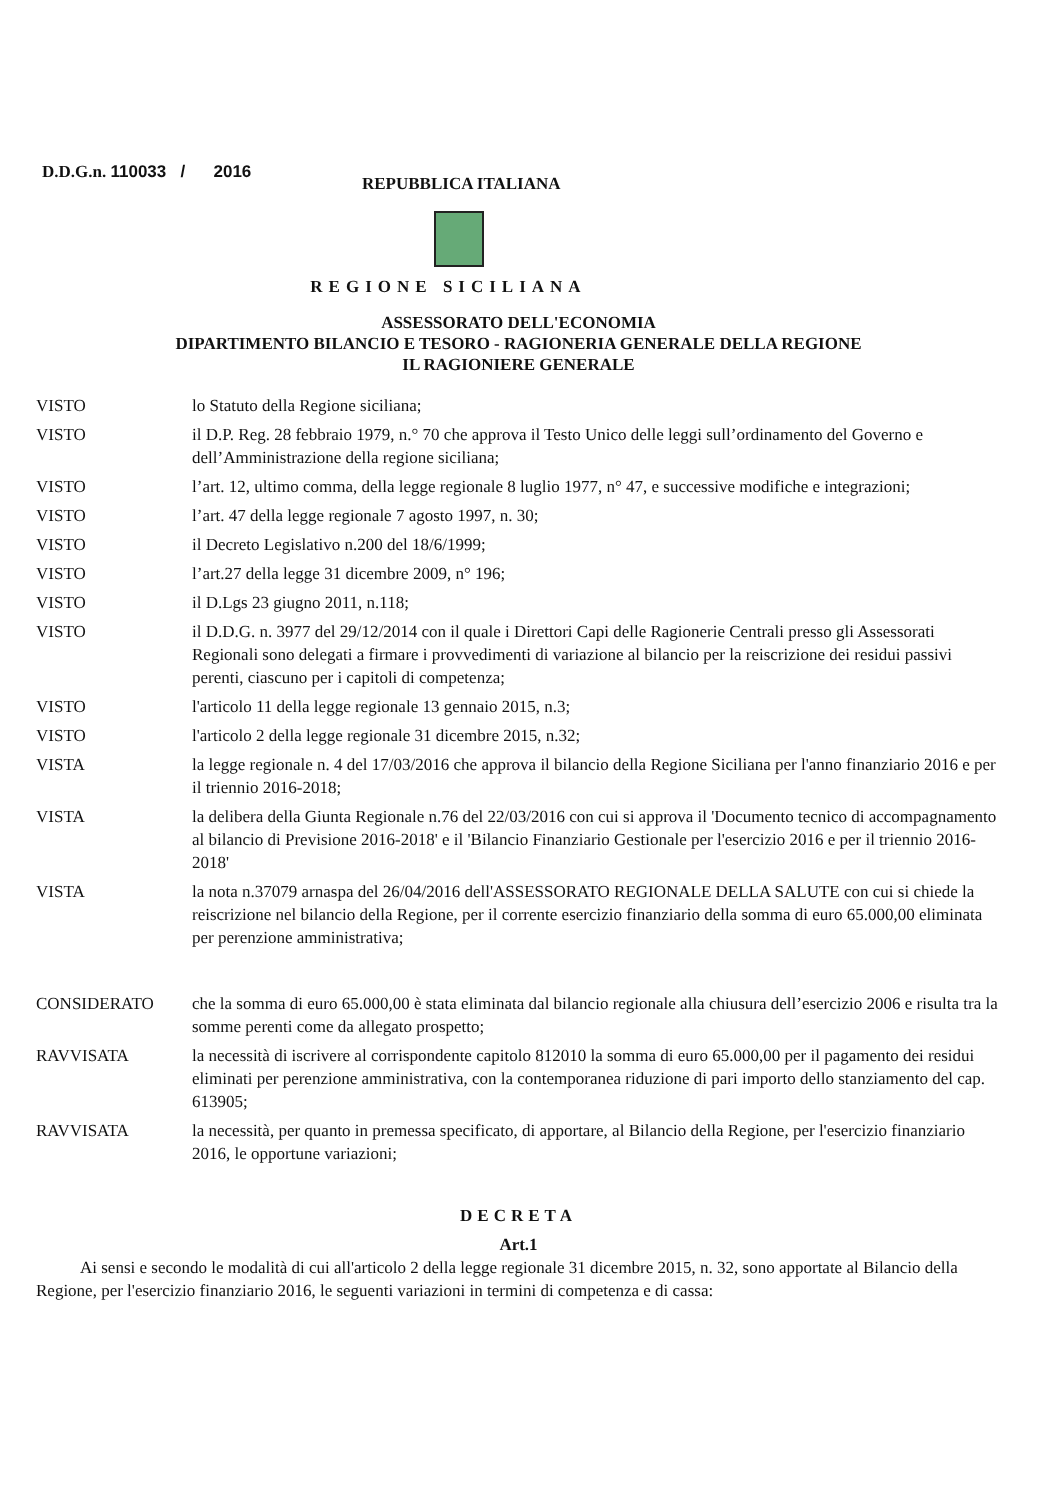D.D.G.n. 110033 / 2016
REPUBBLICA ITALIANA
REGIONE SICILIANA
ASSESSORATO DELL'ECONOMIA
DIPARTIMENTO BILANCIO E TESORO - RAGIONERIA GENERALE DELLA REGIONE
IL RAGIONIERE GENERALE
| VISTO | lo Statuto della Regione siciliana; |
| VISTO | il D.P. Reg. 28 febbraio 1979, n.° 70 che approva il Testo Unico delle leggi sull’ordinamento del Governo e dell’Amministrazione della regione siciliana; |
| VISTO | l’art. 12, ultimo comma, della legge regionale 8 luglio 1977, n° 47, e successive modifiche e integrazioni; |
| VISTO | l’art. 47 della legge regionale 7 agosto 1997, n. 30; |
| VISTO | il Decreto Legislativo n.200 del 18/6/1999; |
| VISTO | l’art.27 della legge 31 dicembre 2009, n° 196; |
| VISTO | il D.Lgs 23 giugno 2011, n.118; |
| VISTO | il D.D.G. n. 3977 del 29/12/2014 con il quale i Direttori Capi delle Ragionerie Centrali presso gli Assessorati Regionali sono delegati a firmare i provvedimenti di variazione al bilancio per la reiscrizione dei residui passivi perenti, ciascuno per i capitoli di competenza; |
| VISTO | l'articolo 11 della legge regionale 13 gennaio 2015, n.3; |
| VISTO | l'articolo 2 della legge regionale 31 dicembre 2015, n.32; |
| VISTA | la legge regionale n. 4 del 17/03/2016 che approva il bilancio della Regione Siciliana per l'anno finanziario 2016 e per il triennio 2016-2018; |
| VISTA | la delibera della Giunta Regionale n.76 del 22/03/2016 con cui si approva il 'Documento tecnico di accompagnamento al bilancio di Previsione 2016-2018' e il 'Bilancio Finanziario Gestionale per l'esercizio 2016 e per il triennio 2016-2018' |
| VISTA | la nota n.37079 arnaspa del 26/04/2016 dell'ASSESSORATO REGIONALE DELLA SALUTE con cui si chiede la reiscrizione nel bilancio della Regione, per il corrente esercizio finanziario della somma di euro 65.000,00 eliminata per perenzione amministrativa; |
| CONSIDERATO | che la somma di euro 65.000,00 è stata eliminata dal bilancio regionale alla chiusura dell’esercizio 2006 e risulta tra la somme perenti come da allegato prospetto; |
| RAVVISATA | la necessità di iscrivere al corrispondente capitolo 812010 la somma di euro 65.000,00 per il pagamento dei residui eliminati per perenzione amministrativa, con la contemporanea riduzione di pari importo dello stanziamento del cap. 613905; |
| RAVVISATA | la necessità, per quanto in premessa specificato, di apportare, al Bilancio della Regione, per l'esercizio finanziario 2016, le opportune variazioni; |
DECRETA
Art.1
Ai sensi e secondo le modalità di cui all'articolo 2 della legge regionale 31 dicembre 2015, n. 32, sono apportate al Bilancio della Regione, per l'esercizio finanziario 2016, le seguenti variazioni in termini di competenza e di cassa: